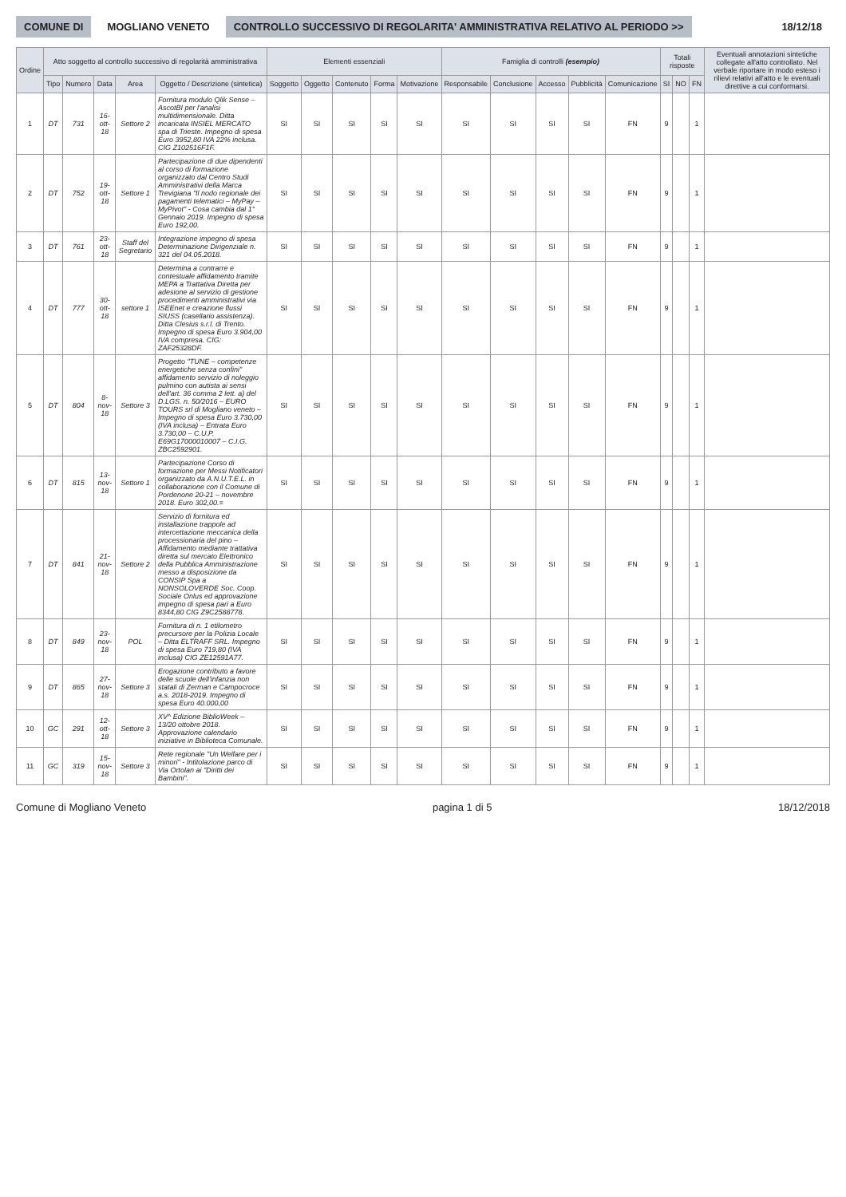COMUNE DI MOGLIANO VENETO
CONTROLLO SUCCESSIVO DI REGOLARITA' AMMINISTRATIVA RELATIVO AL PERIODO >>
18/12/18
| Ordine | Atto soggetto al controllo successivo di regolarità amministrativa | | | | | Elementi essenziali | | | | | Famiglia di controlli (esempio) | | | | | Totali risposte | | | Eventuali annotazioni sintetiche collegate all'atto controllato. Nel verbale riportare in modo esteso i rilievi relativi all'atto e le eventuali direttive a cui conformarsi. |
| --- | --- | --- | --- | --- | --- | --- | --- | --- | --- | --- | --- | --- | --- | --- | --- | --- | --- | --- | --- |
| | Tipo | Numero | Data | Area | Oggetto / Descrizione (sintetica) | Soggetto | Oggetto | Contenuto | Forma | Motivazione | Responsabile | Conclusione | Accesso | Pubblicità | Comunicazione | SI | NO | FN | |
| 1 | DT | 731 | 16-ott-18 | Settore 2 | Fornitura modulo Qlik Sense – AscotBI per l'analisi multidimensionale. Ditta incaricata INSIEL MERCATO spa di Trieste. Impegno di spesa Euro 3952,80 IVA 22% inclusa. CIG Z102516F1F. | SI | SI | SI | SI | SI | SI | SI | SI | SI | FN | 9 | | 1 | |
| 2 | DT | 752 | 19-ott-18 | Settore 1 | Partecipazione di due dipendenti al corso di formazione organizzato dal Centro Studi Amministrativi della Marca Trevigiana "Il nodo regionale dei pagamenti telematici – MyPay – MyPivot" - Cosa cambia dal 1° Gennaio 2019. Impegno di spesa Euro 192,00. | SI | SI | SI | SI | SI | SI | SI | SI | SI | FN | 9 | | 1 | |
| 3 | DT | 761 | 23-ott-18 | Staff del Segretario | Integrazione impegno di spesa Determinazione Dirigenziale n. 321 del 04.05.2018. | SI | SI | SI | SI | SI | SI | SI | SI | SI | FN | 9 | | 1 | |
| 4 | DT | 777 | 30-ott-18 | settore 1 | Determina a contrarre e contestuale affidamento tramite MEPA a Trattativa Diretta per adesione al servizio di gestione procedimenti amministrativi via ISEEnet e creazione flussi SIUSS (casellario assistenza). Ditta Clesius s.r.l. di Trento. Impegno di spesa Euro 3.904,00 IVA compresa. CIG: ZAF25328DF. | SI | SI | SI | SI | SI | SI | SI | SI | SI | FN | 9 | | 1 | |
| 5 | DT | 804 | 8-nov-18 | Settore 3 | Progetto "TUNE – competenze energetiche senza confini" affidamento servizio di noleggio pulmino con autista ai sensi dell'art. 36 comma 2 lett. a) del D.LGS. n. 50/2016 – EURO TOURS srl di Mogliano veneto – Impegno di spesa Euro 3.730,00 (IVA inclusa) – Entrata Euro 3.730,00 – C.U.P. E69G17000010007 – C.I.G. ZBC2592901. | SI | SI | SI | SI | SI | SI | SI | SI | SI | FN | 9 | | 1 | |
| 6 | DT | 815 | 13-nov-18 | Settore 1 | Partecipazione Corso di formazione per Messi Notificatori organizzato da A.N.U.T.E.L. in collaborazione con il Comune di Pordenone 20-21 – novembre 2018. Euro 302,00.= | SI | SI | SI | SI | SI | SI | SI | SI | SI | FN | 9 | | 1 | |
| 7 | DT | 841 | 21-nov-18 | Settore 2 | Servizio di fornitura ed installazione trappole ad intercettazione meccanica della processionaria del pino – Affidamento mediante trattativa diretta sul mercato Elettronico della Pubblica Amministrazione messo a disposizione da CONSIP Spa a NONSOLOVERDE Soc. Coop. Sociale Onlus ed approvazione impegno di spesa pari a Euro 8344,80 CIG Z9C2588778. | SI | SI | SI | SI | SI | SI | SI | SI | SI | FN | 9 | | 1 | |
| 8 | DT | 849 | 23-nov-18 | POL | Fornitura di n. 1 etilometro precursore per la Polizia Locale – Ditta ELTRAFF SRL. Impegno di spesa Euro 719,80 (IVA inclusa) CIG ZE12591A77. | SI | SI | SI | SI | SI | SI | SI | SI | SI | FN | 9 | | 1 | |
| 9 | DT | 865 | 27-nov-18 | Settore 3 | Erogazione contributo a favore delle scuole dell'infanzia non statali di Zerman e Campocroce a.s. 2018-2019. Impegno di spesa Euro 40.000,00 | SI | SI | SI | SI | SI | SI | SI | SI | SI | FN | 9 | | 1 | |
| 10 | GC | 291 | 12-ott-18 | Settore 3 | XV^ Edizione BiblioWeek – 13/20 ottobre 2018. Approvazione calendario iniziative in Biblioteca Comunale. | SI | SI | SI | SI | SI | SI | SI | SI | SI | FN | 9 | | 1 | |
| 11 | GC | 319 | 15-nov-18 | Settore 3 | Rete regionale "Un Welfare per i minori" - Intitolazione parco di Via Ortolan ai "Diritti dei Bambini". | SI | SI | SI | SI | SI | SI | SI | SI | SI | FN | 9 | | 1 | |
Comune di Mogliano Veneto pagina 1 di 5 18/12/2018